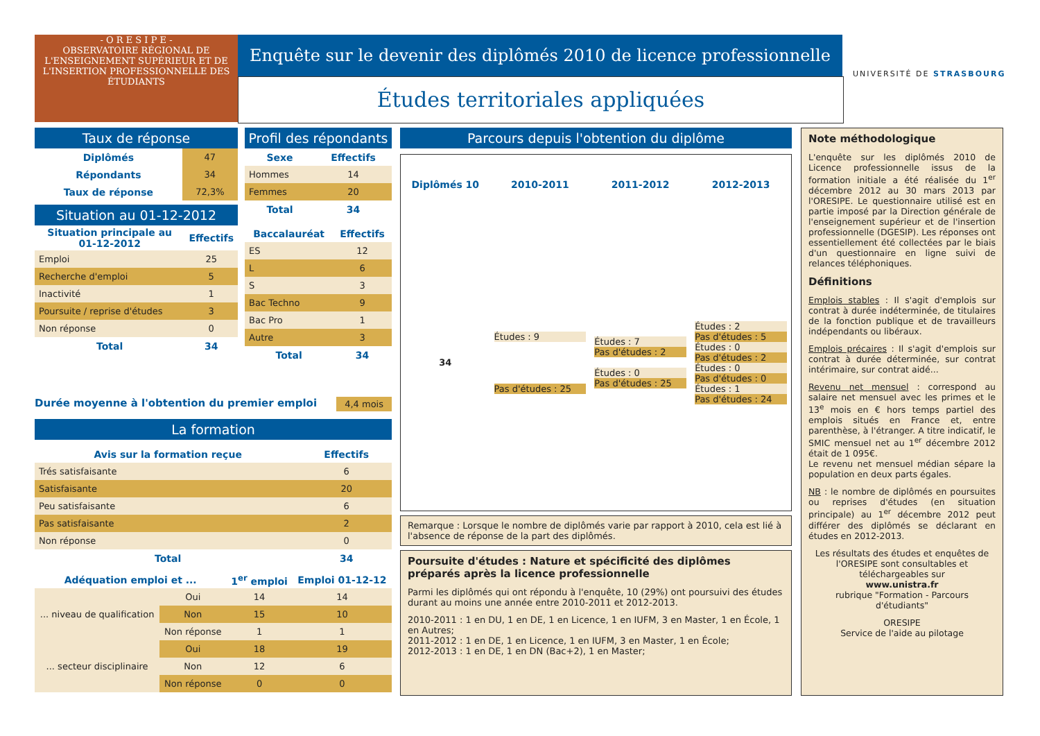- O R E S I P E -
OBSERVATOIRE RÉGIONAL DE L'ENSEIGNEMENT SUPÉRIEUR ET DE L'INSERTION PROFESSIONNELLE DES ÉTUDIANTS
Enquête sur le devenir des diplômés 2010 de licence professionnelle
Études territoriales appliquées
UNIVERSITÉ DE STRASBOURG
Taux de réponse
| Diplômés | 47 |
| Répondants | 34 |
| Taux de réponse | 72,3% |
Situation au 01-12-2012
| Situation principale au 01-12-2012 | Effectifs |
| --- | --- |
| Emploi | 25 |
| Recherche d'emploi | 5 |
| Inactivité | 1 |
| Poursuite / reprise d'études | 3 |
| Non réponse | 0 |
| Total | 34 |
Profil des répondants
| Sexe | Effectifs |
| --- | --- |
| Hommes | 14 |
| Femmes | 20 |
| Total | 34 |
| Baccalauréat | Effectifs |
| --- | --- |
| ES | 12 |
| L | 6 |
| S | 3 |
| Bac Techno | 9 |
| Bac Pro | 1 |
| Autre | 3 |
| Total | 34 |
Durée moyenne à l'obtention du premier emploi 4,4 mois
La formation
| Avis sur la formation reçue | Effectifs |
| --- | --- |
| Trés satisfaisante | 6 |
| Satisfaisante | 20 |
| Peu satisfaisante | 6 |
| Pas satisfaisante | 2 |
| Non réponse | 0 |
| Total | 34 |
| Adéquation emploi et ... | | 1<sup>er</sup> emploi | Emploi 01-12-12 |
| --- | --- | --- | --- |
| ... niveau de qualification | Oui | 14 | 14 |
| | Non | 15 | 10 |
| | Non réponse | 1 | 1 |
| ... secteur disciplinaire | Oui | 18 | 19 |
| | Non | 12 | 6 |
| | Non réponse | 0 | 0 |
Parcours depuis l'obtention du diplôme
| Diplômés 10 | 2010-2011 | 2011-2012 | 2012-2013 |
| --- | --- | --- | --- |
| 34 | Études : 9 Pas d'études : 25 | Études : 7 Pas d'études : 2 Études : 0 Pas d'études : 25 | Études : 2 Pas d'études : 5 Études : 0 Pas d'études : 2 Études : 0 Pas d'études : 0 Études : 1 Pas d'études : 24 |
Remarque : Lorsque le nombre de diplômés varie par rapport à 2010, cela est lié à l'absence de réponse de la part des diplômés.
Poursuite d'études : Nature et spécificité des diplômes préparés après la licence professionnelle
Parmi les diplômés qui ont répondu à l'enquête, 10 (29%) ont poursuivi des études durant au moins une année entre 2010-2011 et 2012-2013.
2010-2011 : 1 en DU, 1 en DE, 1 en Licence, 1 en IUFM, 3 en Master, 1 en École, 1 en Autres;
2011-2012 : 1 en DE, 1 en Licence, 1 en IUFM, 3 en Master, 1 en École;
2012-2013 : 1 en DE, 1 en DN (Bac+2), 1 en Master;
Note méthodologique
L'enquête sur les diplômés 2010 de Licence professionnelle issus de la formation initiale a été réalisée du 1<sup>er</sup> décembre 2012 au 30 mars 2013 par l'ORESIPE. Le questionnaire utilisé est en partie imposé par la Direction générale de l'enseignement supérieur et de l'insertion professionnelle (DGESIP). Les réponses ont essentiellement été collectées par le biais d'un questionnaire en ligne suivi de relances téléphoniques.
Définitions
Emplois stables : Il s'agit d'emplois sur contrat à durée indéterminée, de titulaires de la fonction publique et de travailleurs indépendants ou libéraux.
Emplois précaires : Il s'agit d'emplois sur contrat à durée déterminée, sur contrat intérimaire, sur contrat aidé...
Revenu net mensuel : correspond au salaire net mensuel avec les primes et le 13<sup>e</sup> mois en € hors temps partiel des emplois situés en France et, entre parenthèse, à l'étranger. A titre indicatif, le SMIC mensuel net au 1<sup>er</sup> décembre 2012 était de 1 095€.
Le revenu net mensuel médian sépare la population en deux parts égales.
NB : le nombre de diplômés en poursuites ou reprises d'études (en situation principale) au 1<sup>er</sup> décembre 2012 peut différer des diplômés se déclarant en études en 2012-2013.
Les résultats des études et enquêtes de l'ORESIPE sont consultables et téléchargeables sur
www.unistra.fr
rubrique "Formation - Parcours d'étudiants"
ORESIPE
Service de l'aide au pilotage